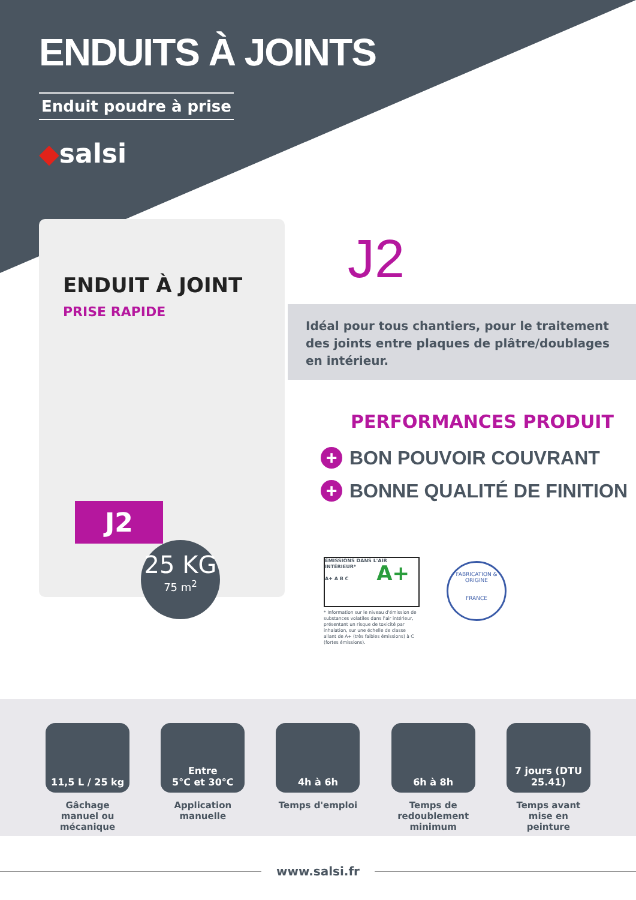ENDUITS À JOINTS
Enduit poudre à prise
◆salsi
ENDUIT À JOINT
PRISE RAPIDE
J2
25 KG
75 m<sup>2</sup>
J2
Idéal pour tous chantiers, pour le traitement des joints entre plaques de plâtre/doublages en intérieur.
PERFORMANCES PRODUIT
+ BON POUVOIR COUVRANT
+ BONNE QUALITÉ DE FINITION
ÉMISSIONS DANS L'AIR INTÉRIEUR*
A+
A+ A B C
* Information sur le niveau d'émission de substances volatiles dans l'air intérieur, présentant un risque de toxicité par inhalation, sur une échelle de classe allant de A+ (très faibles émissions) à C (fortes émissions).
FABRICATION & ORIGINE
FRANCE
11,5 L / 25 kg
Gâchage manuel ou mécanique
Entre
5°C et 30°C
Application manuelle
4h à 6h
Temps d'emploi
6h à 8h
Temps de redoublement minimum
7 jours (DTU 25.41)
Temps avant mise en peinture
www.salsi.fr